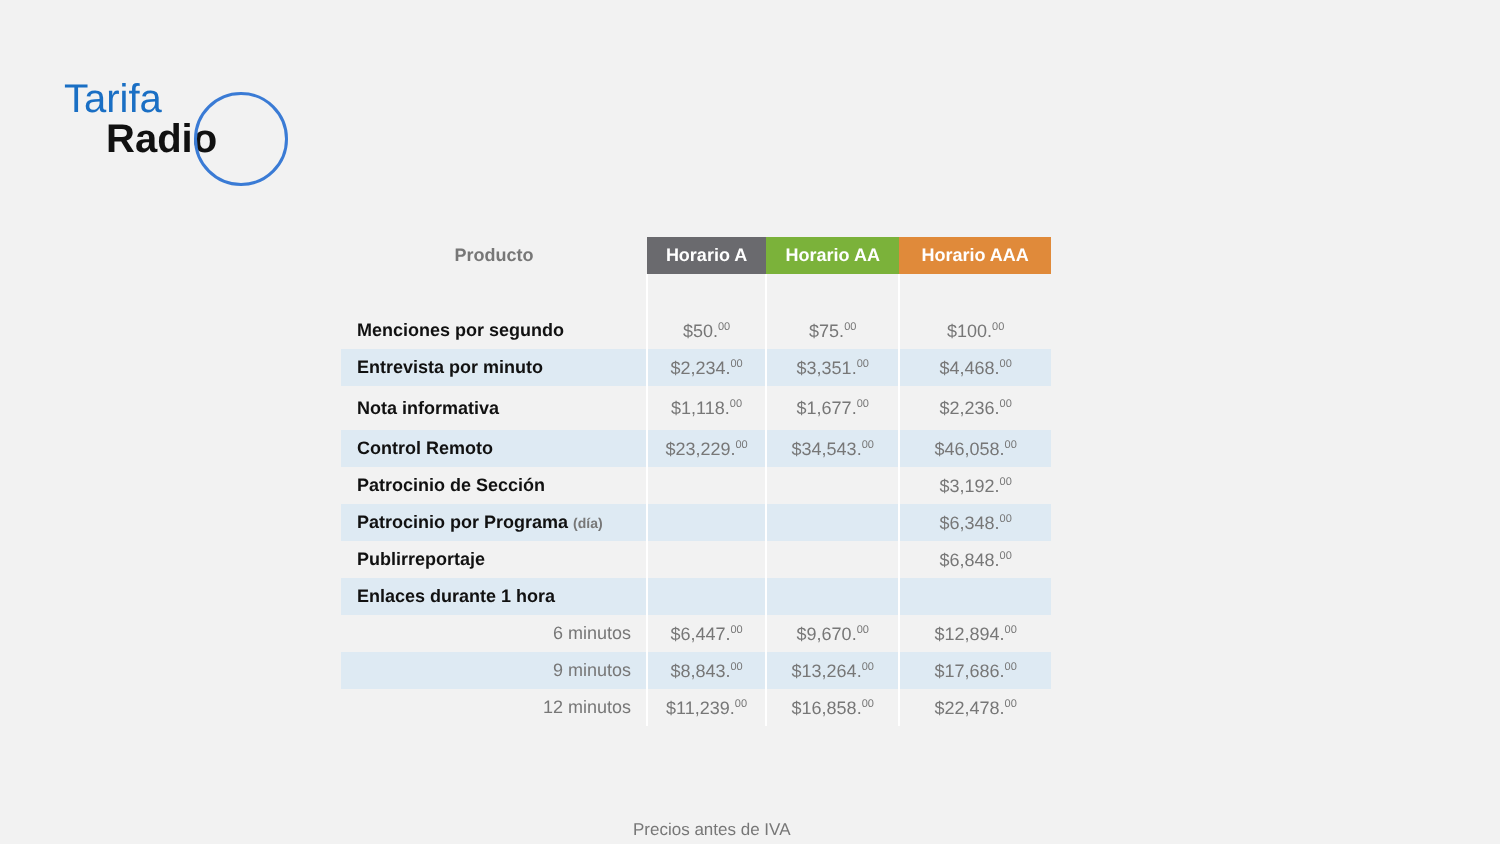Tarifa
Radio
| Producto | Horario A | Horario AA | Horario AAA |
| --- | --- | --- | --- |
| Menciones por segundo | $50.<sup>00</sup> | $75.<sup>00</sup> | $100.<sup>00</sup> |
| Entrevista por minuto | $2,234.<sup>00</sup> | $3,351.<sup>00</sup> | $4,468.<sup>00</sup> |
| Nota informativa | $1,118.<sup>00</sup> | $1,677.<sup>00</sup> | $2,236.<sup>00</sup> |
| Control Remoto | $23,229.<sup>00</sup> | $34,543.<sup>00</sup> | $46,058.<sup>00</sup> |
| Patrocinio de Sección | | | $3,192.<sup>00</sup> |
| Patrocinio por Programa (día) | | | $6,348.<sup>00</sup> |
| Publirreportaje | | | $6,848.<sup>00</sup> |
| Enlaces durante 1 hora | | | |
| 6 minutos | $6,447.<sup>00</sup> | $9,670.<sup>00</sup> | $12,894.<sup>00</sup> |
| 9 minutos | $8,843.<sup>00</sup> | $13,264.<sup>00</sup> | $17,686.<sup>00</sup> |
| 12 minutos | $11,239.<sup>00</sup> | $16,858.<sup>00</sup> | $22,478.<sup>00</sup> |
Precios antes de IVA